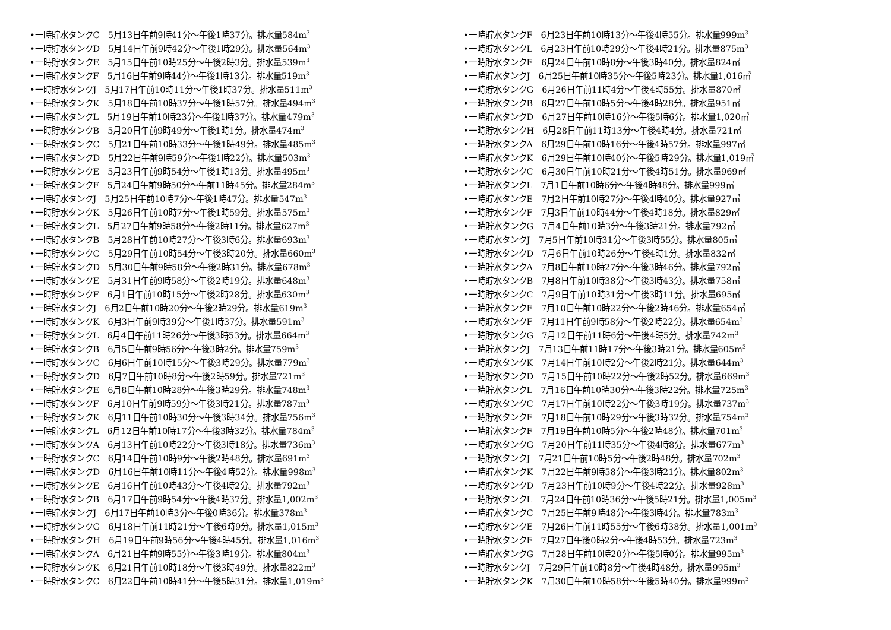•一時貯水タンクC　5月13日午前9時41分〜午後1時37分。排水量584m<sup>3</sup>
•一時貯水タンクD　5月14日午前9時42分〜午後1時29分。排水量564m<sup>3</sup>
•一時貯水タンクE　5月15日午前10時25分〜午後2時3分。排水量539m<sup>3</sup>
•一時貯水タンクF　5月16日午前9時44分〜午後1時13分。排水量519m<sup>3</sup>
•一時貯水タンクJ　5月17日午前10時11分〜午後1時37分。排水量511m<sup>3</sup>
•一時貯水タンクK　5月18日午前10時37分〜午後1時57分。排水量494m<sup>3</sup>
•一時貯水タンクL　5月19日午前10時23分〜午後1時37分。排水量479m<sup>3</sup>
•一時貯水タンクB　5月20日午前9時49分〜午後1時1分。排水量474m<sup>3</sup>
•一時貯水タンクC　5月21日午前10時33分〜午後1時49分。排水量485m<sup>3</sup>
•一時貯水タンクD　5月22日午前9時59分〜午後1時22分。排水量503m<sup>3</sup>
•一時貯水タンクE　5月23日午前9時54分〜午後1時13分。排水量495m<sup>3</sup>
•一時貯水タンクF　5月24日午前9時50分〜午前11時45分。排水量284m<sup>3</sup>
•一時貯水タンクJ　5月25日午前10時7分〜午後1時47分。排水量547m<sup>3</sup>
•一時貯水タンクK　5月26日午前10時7分〜午後1時59分。排水量575m<sup>3</sup>
•一時貯水タンクL　5月27日午前9時58分〜午後2時11分。排水量627m<sup>3</sup>
•一時貯水タンクB　5月28日午前10時27分〜午後3時6分。排水量693m<sup>3</sup>
•一時貯水タンクC　5月29日午前10時54分〜午後3時20分。排水量660m<sup>3</sup>
•一時貯水タンクD　5月30日午前9時58分〜午後2時31分。排水量678m<sup>3</sup>
•一時貯水タンクE　5月31日午前9時58分〜午後2時19分。排水量648m<sup>3</sup>
•一時貯水タンクF　6月1日午前10時15分〜午後2時28分。排水量630m<sup>3</sup>
•一時貯水タンクJ　6月2日午前10時20分〜午後2時29分。排水量619m<sup>3</sup>
•一時貯水タンクK　6月3日午前9時39分〜午後1時37分。排水量591m<sup>3</sup>
•一時貯水タンクL　6月4日午前11時26分〜午後3時53分。排水量664m<sup>3</sup>
•一時貯水タンクB　6月5日午前9時56分〜午後3時2分。排水量759m<sup>3</sup>
•一時貯水タンクC　6月6日午前10時15分〜午後3時29分。排水量779m<sup>3</sup>
•一時貯水タンクD　6月7日午前10時8分〜午後2時59分。排水量721m<sup>3</sup>
•一時貯水タンクE　6月8日午前10時28分〜午後3時29分。排水量748m<sup>3</sup>
•一時貯水タンクF　6月10日午前9時59分〜午後3時21分。排水量787m<sup>3</sup>
•一時貯水タンクK　6月11日午前10時30分〜午後3時34分。排水量756m<sup>3</sup>
•一時貯水タンクL　6月12日午前10時17分〜午後3時32分。排水量784m<sup>3</sup>
•一時貯水タンクA　6月13日午前10時22分〜午後3時18分。排水量736m<sup>3</sup>
•一時貯水タンクC　6月14日午前10時9分〜午後2時48分。排水量691m<sup>3</sup>
•一時貯水タンクD　6月16日午前10時11分〜午後4時52分。排水量998m<sup>3</sup>
•一時貯水タンクE　6月16日午前10時43分〜午後4時2分。排水量792m<sup>3</sup>
•一時貯水タンクB　6月17日午前9時54分〜午後4時37分。排水量1,002m<sup>3</sup>
•一時貯水タンクJ　6月17日午前10時3分〜午後0時36分。排水量378m<sup>3</sup>
•一時貯水タンクG　6月18日午前11時21分〜午後6時9分。排水量1,015m<sup>3</sup>
•一時貯水タンクH　6月19日午前9時56分〜午後4時45分。排水量1,016m<sup>3</sup>
•一時貯水タンクA　6月21日午前9時55分〜午後3時19分。排水量804m<sup>3</sup>
•一時貯水タンクK　6月21日午前10時18分〜午後3時49分。排水量822m<sup>3</sup>
•一時貯水タンクC　6月22日午前10時41分〜午後5時31分。排水量1,019m<sup>3</sup>
•一時貯水タンクF　6月23日午前10時13分〜午後4時55分。排水量999m<sup>3</sup>
•一時貯水タンクL　6月23日午前10時29分〜午後4時21分。排水量875m<sup>3</sup>
•一時貯水タンクE　6月24日午前10時8分〜午後3時40分。排水量824㎥
•一時貯水タンクJ　6月25日午前10時35分〜午後5時23分。排水量1,016㎥
•一時貯水タンクG　6月26日午前11時4分〜午後4時55分。排水量870㎥
•一時貯水タンクB　6月27日午前10時5分〜午後4時28分。排水量951㎥
•一時貯水タンクD　6月27日午前10時16分〜午後5時6分。排水量1,020㎥
•一時貯水タンクH　6月28日午前11時13分〜午後4時4分。排水量721㎥
•一時貯水タンクA　6月29日午前10時16分〜午後4時57分。排水量997㎥
•一時貯水タンクK　6月29日午前10時40分〜午後5時29分。排水量1,019㎥
•一時貯水タンクC　6月30日午前10時21分〜午後4時51分。排水量969㎥
•一時貯水タンクL　7月1日午前10時6分〜午後4時48分。排水量999㎥
•一時貯水タンクE　7月2日午前10時27分〜午後4時40分。排水量927㎥
•一時貯水タンクF　7月3日午前10時44分〜午後4時18分。排水量829㎥
•一時貯水タンクG　7月4日午前10時3分〜午後3時21分。排水量792㎥
•一時貯水タンクJ　7月5日午前10時31分〜午後3時55分。排水量805㎥
•一時貯水タンクD　7月6日午前10時26分〜午後4時1分。排水量832㎥
•一時貯水タンクA　7月8日午前10時27分〜午後3時46分。排水量792㎥
•一時貯水タンクB　7月8日午前10時38分〜午後3時43分。排水量758㎥
•一時貯水タンクC　7月9日午前10時31分〜午後3時11分。排水量695㎥
•一時貯水タンクE　7月10日午前10時22分〜午後2時46分。排水量654㎥
•一時貯水タンクF　7月11日午前9時58分〜午後2時22分。排水量654m<sup>3</sup>
•一時貯水タンクG　7月12日午前11時6分〜午後4時5分。排水量742m<sup>3</sup>
•一時貯水タンクJ　7月13日午前11時17分〜午後3時21分。排水量605m<sup>3</sup>
•一時貯水タンクK　7月14日午前10時2分〜午後2時21分。排水量644m<sup>3</sup>
•一時貯水タンクD　7月15日午前10時22分〜午後2時52分。排水量669m<sup>3</sup>
•一時貯水タンクL　7月16日午前10時30分〜午後3時22分。排水量725m<sup>3</sup>
•一時貯水タンクC　7月17日午前10時22分〜午後3時19分。排水量737m<sup>3</sup>
•一時貯水タンクE　7月18日午前10時29分〜午後3時32分。排水量754m<sup>3</sup>
•一時貯水タンクF　7月19日午前10時5分〜午後2時48分。排水量701m<sup>3</sup>
•一時貯水タンクG　7月20日午前11時35分〜午後4時8分。排水量677m<sup>3</sup>
•一時貯水タンクJ　7月21日午前10時5分〜午後2時48分。排水量702m<sup>3</sup>
•一時貯水タンクK　7月22日午前9時58分〜午後3時21分。排水量802m<sup>3</sup>
•一時貯水タンクD　7月23日午前10時9分〜午後4時22分。排水量928m<sup>3</sup>
•一時貯水タンクL　7月24日午前10時36分〜午後5時21分。排水量1,005m<sup>3</sup>
•一時貯水タンクC　7月25日午前9時48分〜午後3時4分。排水量783m<sup>3</sup>
•一時貯水タンクE　7月26日午前11時55分〜午後6時38分。排水量1,001m<sup>3</sup>
•一時貯水タンクF　7月27日午後0時2分〜午後4時53分。排水量723m<sup>3</sup>
•一時貯水タンクG　7月28日午前10時20分〜午後5時0分。排水量995m<sup>3</sup>
•一時貯水タンクJ　7月29日午前10時8分〜午後4時48分。排水量995m<sup>3</sup>
•一時貯水タンクK　7月30日午前10時58分〜午後5時40分。排水量999m<sup>3</sup>